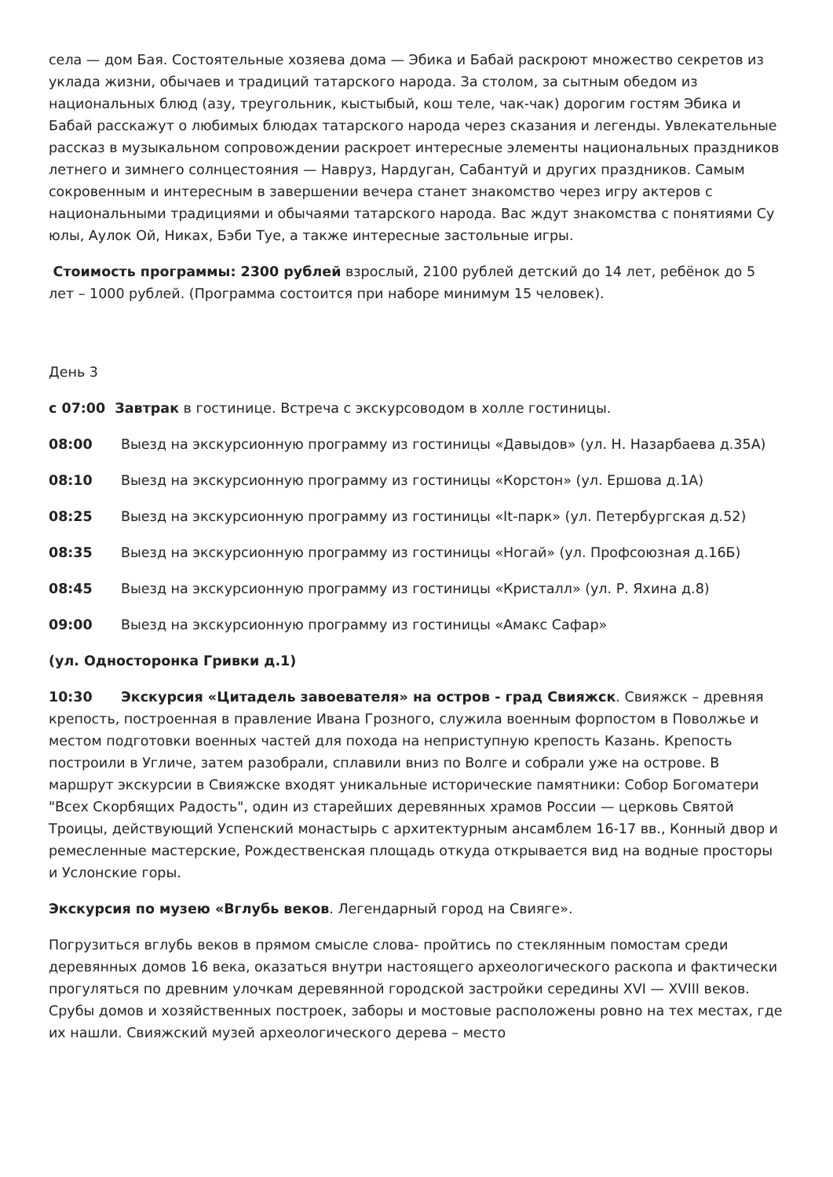села — дом Бая. Состоятельные хозяева дома — Эбика и Бабай раскроют множество секретов из уклада жизни, обычаев и традиций татарского народа. За столом, за сытным обедом из национальных блюд (азу, треугольник, кыстыбый, кош теле, чак-чак) дорогим гостям Эбика и Бабай расскажут о любимых блюдах татарского народа через сказания и легенды. Увлекательные рассказ в музыкальном сопровождении раскроет интересные элементы национальных праздников летнего и зимнего солнцестояния — Навруз, Нардуган, Сабантуй и других праздников. Самым сокровенным и интересным в завершении вечера станет знакомство через игру актеров с национальными традициями и обычаями татарского народа. Вас ждут знакомства с понятиями Су юлы, Аулок Ой, Никах, Бэби Туе, а также интересные застольные игры.
Стоимость программы: 2300 рублей взрослый, 2100 рублей детский до 14 лет, ребёнок до 5 лет – 1000 рублей. (Программа состоится при наборе минимум 15 человек).
День 3
с 07:00 Завтрак в гостинице. Встреча с экскурсоводом в холле гостиницы.
08:00 Выезд на экскурсионную программу из гостиницы «Давыдов» (ул. Н. Назарбаева д.35А)
08:10 Выезд на экскурсионную программу из гостиницы «Корстон» (ул. Ершова д.1А)
08:25 Выезд на экскурсионную программу из гостиницы «It-парк» (ул. Петербургская д.52)
08:35 Выезд на экскурсионную программу из гостиницы «Ногай» (ул. Профсоюзная д.16Б)
08:45 Выезд на экскурсионную программу из гостиницы «Кристалл» (ул. Р. Яхина д.8)
09:00 Выезд на экскурсионную программу из гостиницы «Амакс Сафар»
(ул. Односторонка Гривки д.1)
10:30 Экскурсия «Цитадель завоевателя» на остров - град Свияжск. Свияжск – древняя крепость, построенная в правление Ивана Грозного, служила военным форпостом в Поволжье и местом подготовки военных частей для похода на неприступную крепость Казань. Крепость построили в Угличе, затем разобрали, сплавили вниз по Волге и собрали уже на острове. В маршрут экскурсии в Свияжске входят уникальные исторические памятники: Собор Богоматери "Всех Скорбящих Радость", один из старейших деревянных храмов России — церковь Святой Троицы, действующий Успенский монастырь с архитектурным ансамблем 16-17 вв., Конный двор и ремесленные мастерские, Рождественская площадь откуда открывается вид на водные просторы и Услонские горы.
Экскурсия по музею «Вглубь веков. Легендарный город на Свияге».
Погрузиться вглубь веков в прямом смысле слова- пройтись по стеклянным помостам среди деревянных домов 16 века, оказаться внутри настоящего археологического раскопа и фактически прогуляться по древним улочкам деревянной городской застройки середины XVI — XVIII веков. Срубы домов и хозяйственных построек, заборы и мостовые расположены ровно на тех местах, где их нашли. Свияжский музей археологического дерева – место